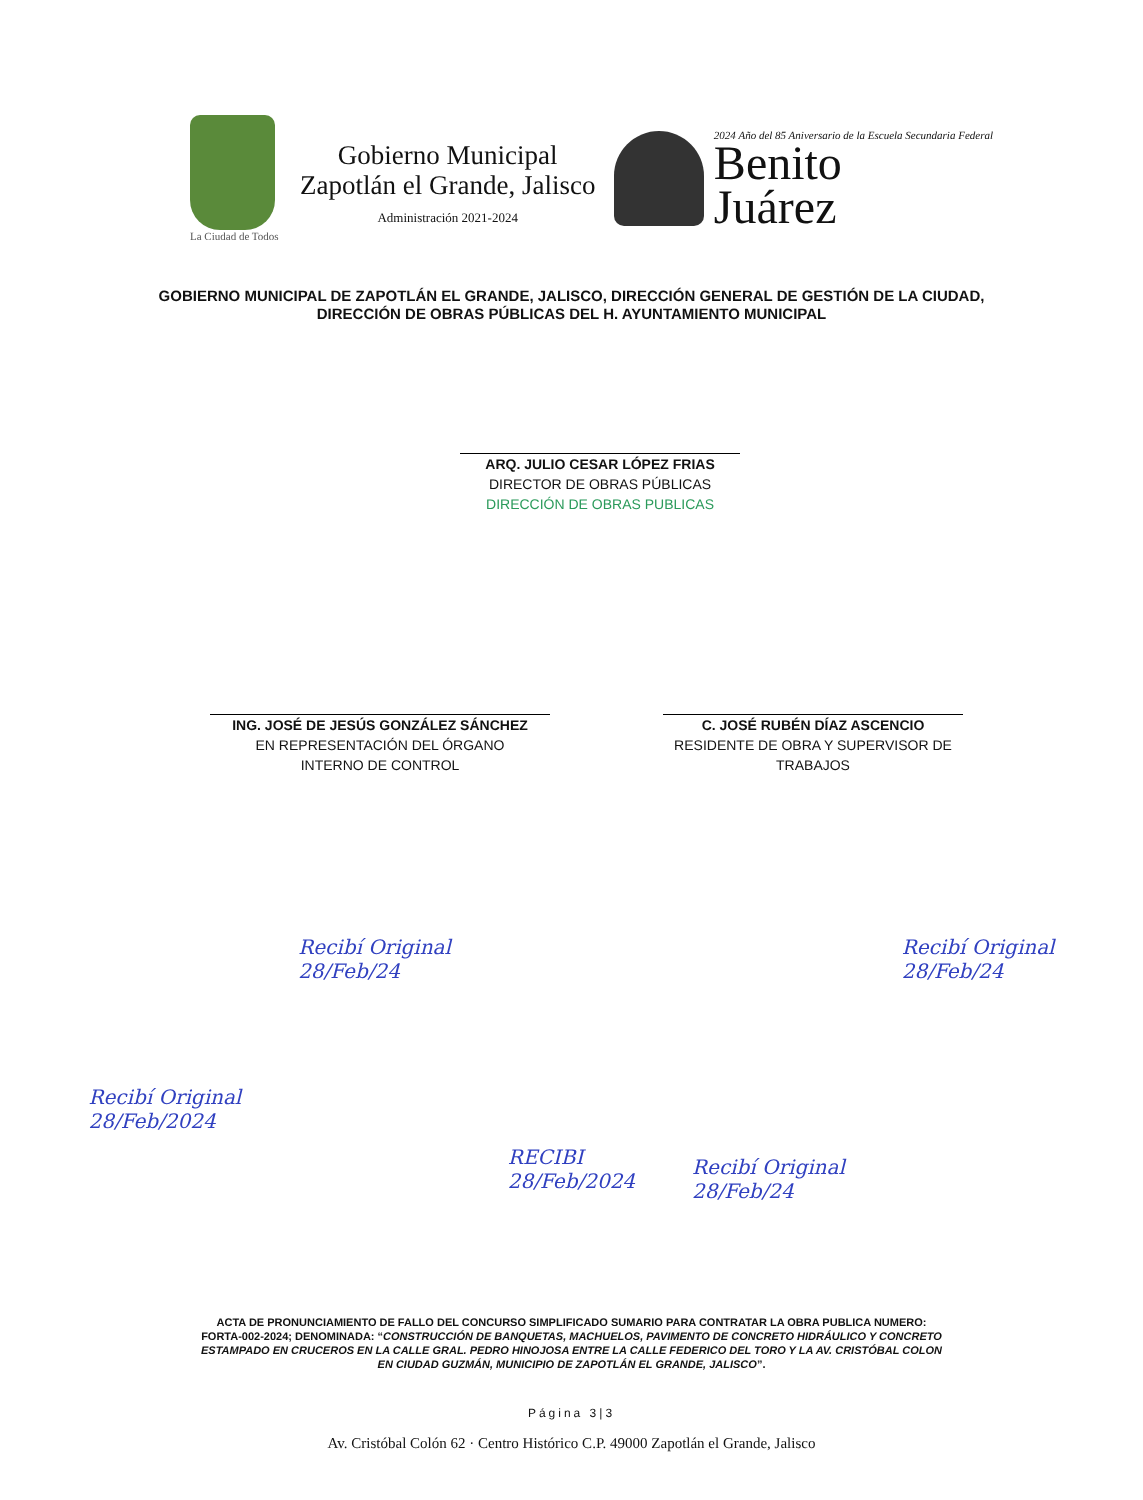Gobierno Municipal
Zapotlán el Grande, Jalisco
Administración 2021-2024
La Ciudad de Todos
2024 Año del 85 Aniversario de la Escuela Secundaria Federal
Benito
Juárez
GOBIERNO MUNICIPAL DE ZAPOTLÁN EL GRANDE, JALISCO, DIRECCIÓN GENERAL DE GESTIÓN DE LA CIUDAD, DIRECCIÓN DE OBRAS PÚBLICAS DEL H. AYUNTAMIENTO MUNICIPAL
ARQ. JULIO CESAR LÓPEZ FRIAS
DIRECTOR DE OBRAS PÚBLICAS DIRECCIÓN DE OBRAS PUBLICAS
ING. JOSÉ DE JESÚS GONZÁLEZ SÁNCHEZ
EN REPRESENTACIÓN DEL ÓRGANO
INTERNO DE CONTROL
C. JOSÉ RUBÉN DÍAZ ASCENCIO
RESIDENTE DE OBRA Y SUPERVISOR DE
TRABAJOS
Recibí Original
28/Feb/2024
Recibí Original
28/Feb/24
RECIBI
28/Feb/2024
Recibí Original
28/Feb/24
Recibí Original
28/Feb/24
ACTA DE PRONUNCIAMIENTO DE FALLO DEL CONCURSO SIMPLIFICADO SUMARIO PARA CONTRATAR LA OBRA PUBLICA NUMERO: FORTA-002-2024; DENOMINADA: “CONSTRUCCIÓN DE BANQUETAS, MACHUELOS, PAVIMENTO DE CONCRETO HIDRÁULICO Y CONCRETO ESTAMPADO EN CRUCEROS EN LA CALLE GRAL. PEDRO HINOJOSA ENTRE LA CALLE FEDERICO DEL TORO Y LA AV. CRISTÓBAL COLON EN CIUDAD GUZMÁN, MUNICIPIO DE ZAPOTLÁN EL GRANDE, JALISCO”.
Página 3|3
Av. Cristóbal Colón 62 · Centro Histórico C.P. 49000 Zapotlán el Grande, Jalisco